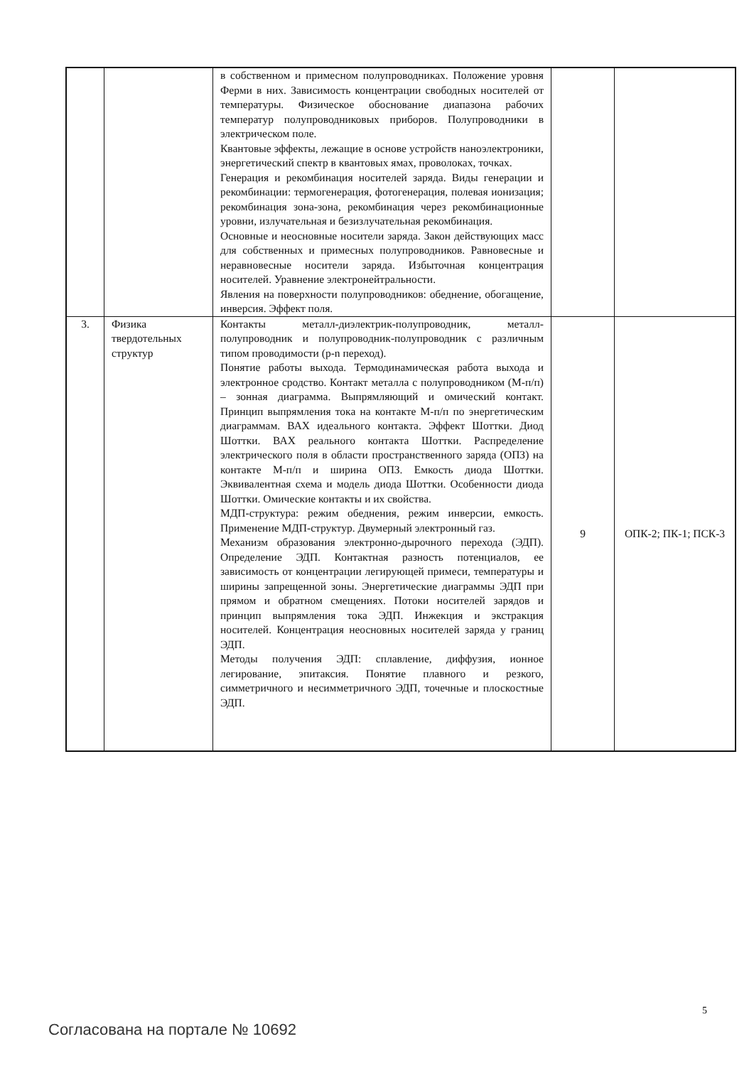| | | в собственном и примесном полупроводниках. Положение уровня Ферми в них. Зависимость концентрации свободных носителей от температуры. Физическое обоснование диапазона рабочих температур полупроводниковых приборов. Полупроводники в электрическом поле. Квантовые эффекты, лежащие в основе устройств наноэлектроники, энергетический спектр в квантовых ямах, проволоках, точках. Генерация и рекомбинация носителей заряда. Виды генерации и рекомбинации: термогенерация, фотогенерация, полевая ионизация; рекомбинация зона-зона, рекомбинация через рекомбинационные уровни, излучательная и безизлучательная рекомбинация. Основные и неосновные носители заряда. Закон действующих масс для собственных и примесных полупроводников. Равновесные и неравновесные носители заряда. Избыточная концентрация носителей. Уравнение электронейтральности. Явления на поверхности полупроводников: обеднение, обогащение, инверсия. Эффект поля. | | |
| 3. | Физика твердотельных структур | Контакты металл-диэлектрик-полупроводник, металл-полупроводник и полупроводник-полупроводник с различным типом проводимости (p-n переход). Понятие работы выхода. Термодинамическая работа выхода и электронное сродство. Контакт металла с полупроводником (М-п/п) – зонная диаграмма. Выпрямляющий и омический контакт. Принцип выпрямления тока на контакте М-п/п по энергетическим диаграммам. ВАХ идеального контакта. Эффект Шоттки. Диод Шоттки. ВАХ реального контакта Шоттки. Распределение электрического поля в области пространственного заряда (ОПЗ) на контакте М-п/п и ширина ОПЗ. Емкость диода Шоттки. Эквивалентная схема и модель диода Шоттки. Особенности диода Шоттки. Омические контакты и их свойства. МДП-структура: режим обеднения, режим инверсии, емкость. Применение МДП-структур. Двумерный электронный газ. Механизм образования электронно-дырочного перехода (ЭДП). Определение ЭДП. Контактная разность потенциалов, ее зависимость от концентрации легирующей примеси, температуры и ширины запрещенной зоны. Энергетические диаграммы ЭДП при прямом и обратном смещениях. Потоки носителей зарядов и принцип выпрямления тока ЭДП. Инжекция и экстракция носителей. Концентрация неосновных носителей заряда у границ ЭДП. Методы получения ЭДП: сплавление, диффузия, ионное легирование, эпитаксия. Понятие плавного и резкого, симметричного и несимметричного ЭДП, точечные и плоскостные ЭДП. | 9 | ОПК-2; ПК-1; ПСК-3 |
5
Согласована на портале № 10692